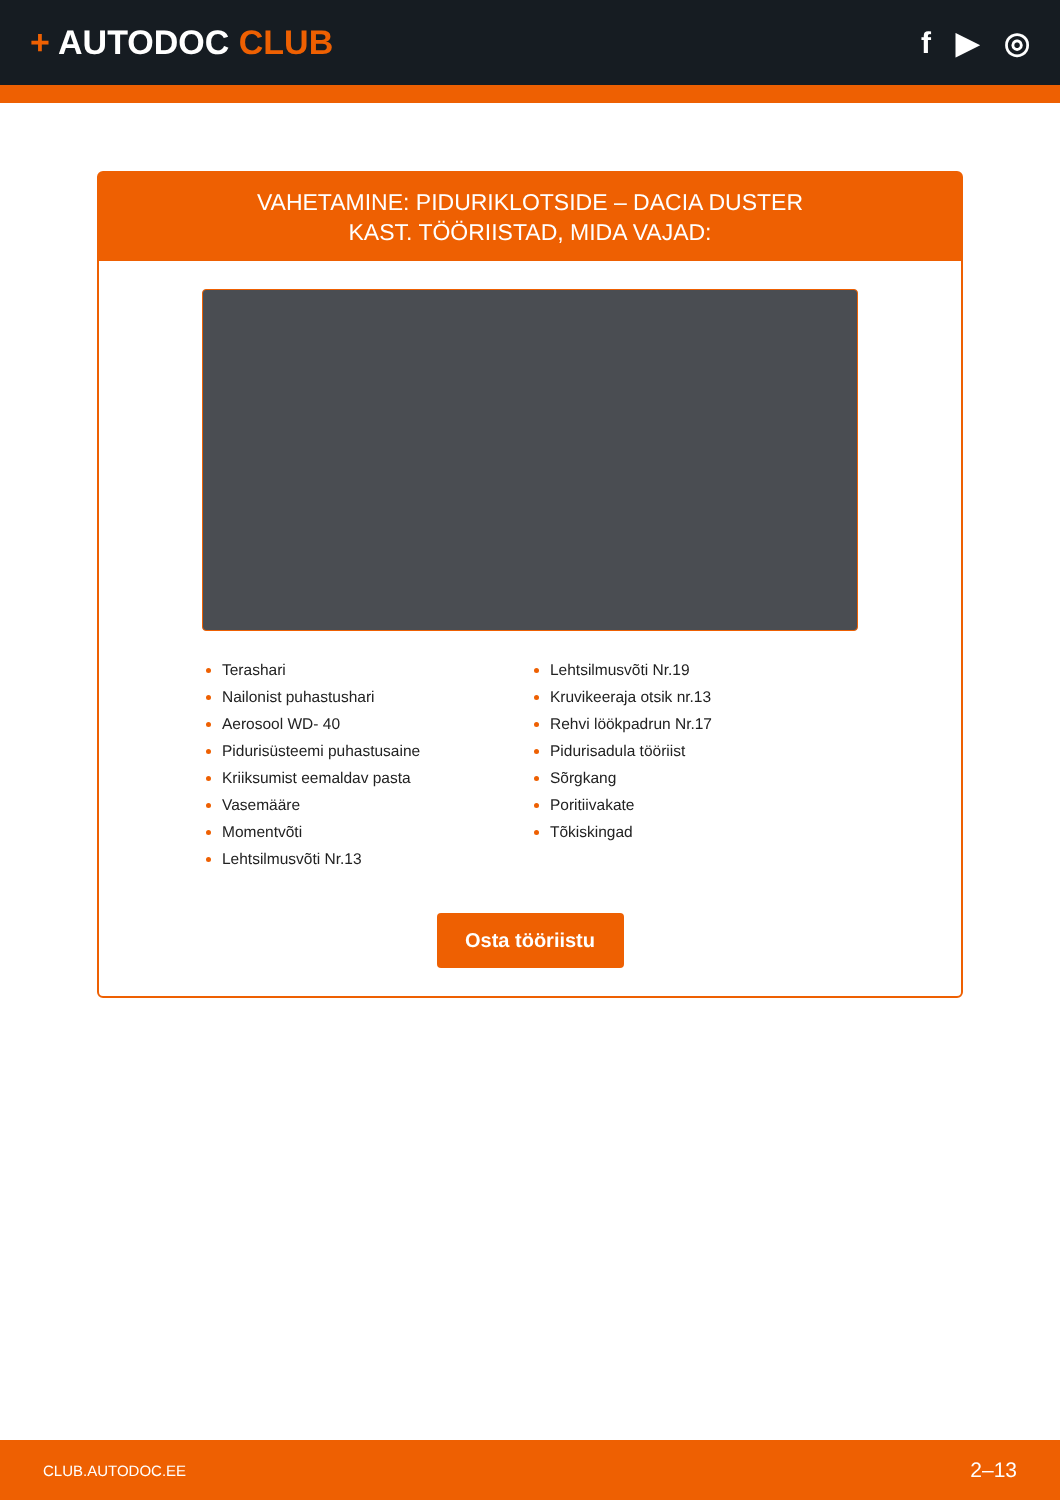+ AUTODOC CLUB f ▶ ◎
VAHETAMINE: PIDURIKLOTSIDE – DACIA DUSTER
KAST. TÖÖRIISTAD, MIDA VAJAD:
Terashari
Nailonist puhastushari
Aerosool WD- 40
Pidurisüsteemi puhastusaine
Kriiksumist eemaldav pasta
Vasemääre
Momentvõti
Lehtsilmusvõti Nr.13
Lehtsilmusvõti Nr.19
Kruvikeeraja otsik nr.13
Rehvi löökpadrun Nr.17
Pidurisadula tööriist
Sõrgkang
Poritiivakate
Tõkiskingad
Osta tööriistu
CLUB.AUTODOC.EE 2–13